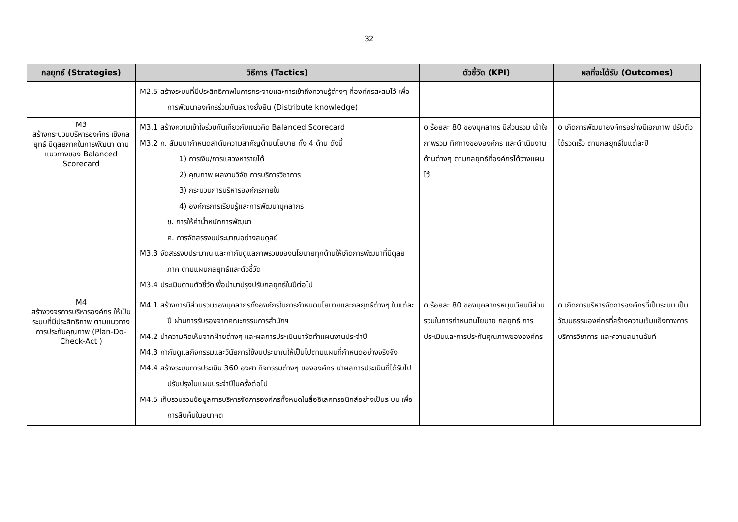32
| กลยุทธ์ (Strategies) | วิธีการ (Tactics) | ตัวชี้วัด (KPI) | ผลที่จะได้รับ (Outcomes) |
| --- | --- | --- | --- |
| | M2.5 สร้างระบบที่มีประสิทธิภาพในการกระจายและการเข้าถึงความรู้ต่างๆ ที่องค์กรสะสมไว้ เพื่อการพัฒนาองค์กรร่วมกันอย่างยั่งยืน (Distribute knowledge) | | |
| M3 สร้างกระบวนบริหารองค์กร เชิงกลยุทธ์ มีดุลยภาคในการพัฒนา ตามแนวทางของ Balanced Scorecard | M3.1 สร้างความเข้าใจร่วมกันเกี่ยวกับแนวคิด Balanced Scorecard M3.2 ก. สัมมนากำหนดลำดับความสำคัญด้านนโยบาย ทั้ง 4 ด้าน ดังนี้ 1) การเงิน/การแสวงหารายได้ 2) คุณภาพ ผลงานวิจัย การบริการวิชาการ 3) กระบวนการบริหารองค์กรภายใน 4) องค์กรการเรียนรู้และการพัฒนาบุคลากร ข. การให้ค่าน้ำหนักการพัฒนา ค. การจัดสรรงบประมาณอย่างสมดุลย์ M3.3 จัดสรรงบประมาณ และกำกับดูแลภาพรวมของนโยบายทุกด้านให้เกิดการพัฒนาที่มีดุลยภาค ตามแผนกลยุทธ์และตัวชี้วัด M3.4 ประเมินตามตัวชี้วัดเพื่อนำมาปรุงปรับกลยุทธ์ในปีต่อไป | o ร้อยละ 80 ของบุคลากร มีส่วนรวม เข้าใจภาพรวม ทิศทางขององค์กร และดำเนินงานด้านต่างๆ ตามกลยุทธ์ที่องค์กรได้วางแผนไว้ | o เกิดการพัฒนาองค์กรอย่างมีเอกภาพ ปรับตัวได้รวดเร็ว ตามกลยุทธ์ในแต่ละปี |
| M4 สร้างวงจรการบริหารองค์กร ให้เป็นระบบที่มีประสิทธิภาพ ตามแนวทางการประกันคุณภาพ (Plan-Do-Check-Act ) | M4.1 สร้างการมีส่วนรวมของบุคลากรทั้งองค์กรในการกำหนดนโยบายและกลยุทธ์ต่างๆ ในแต่ละปี ผ่านการรับรองจากคณะกรรมการสำนักฯ M4.2 นำความคิดเห็นจากฝ่ายต่างๆ และผลการประเมินมาจัดทำแผนงานประจำปี M4.3 กำกับดูแลกิจกรรมและวินัยการใช้งบประมาณให้เป็นไปตามแผนที่กำหนดอย่างจริงจัง M4.4 สร้างระบบการประเมิน 360 องศา กิจกรรมต่างๆ ขององค์กร นำผลการประเมินที่ได้รับไปปรับปรุงในแผนประจำปีในครั้งต่อไป M4.5 เก็บรวบรวมข้อมูลการบริหารจัดการองค์กรทั้งหมดในสื่ออิเลคทรอนิกส์อย่างเป็นระบบ เพื่อการสืบค้นในอนาคต | o ร้อยละ 80 ของบุคลากรหมุนเวียนมีส่วนรวมในการกำหนดนโยบาย กลยุทธ์ การประเมินและการประกันคุณภาพขององค์กร | o เกิดการบริหารจัดการองค์กรที่เป็นระบบ เป็นวัฒนธรรมองค์กรที่สร้างความเข้มแข็งทางการบริการวิชาการ และความสมานฉันท์ |